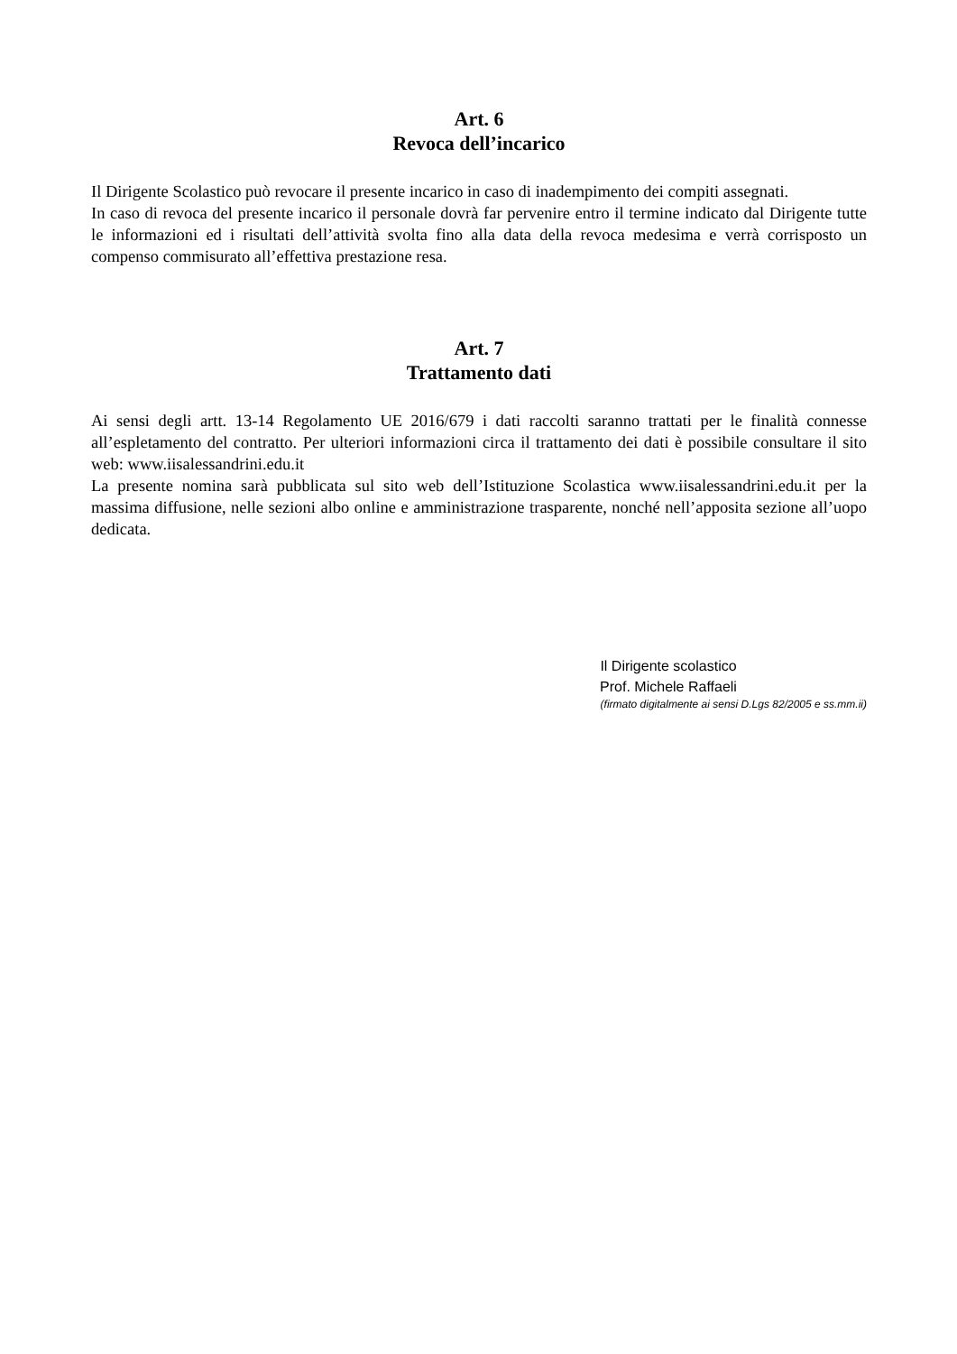Art. 6
Revoca dell’incarico
Il Dirigente Scolastico può revocare il presente incarico in caso di inadempimento dei compiti assegnati.
In caso di revoca del presente incarico il personale dovrà far pervenire entro il termine indicato dal Dirigente tutte le informazioni ed i risultati dell’attività svolta fino alla data della revoca medesima e verrà corrisposto un compenso commisurato all’effettiva prestazione resa.
Art. 7
Trattamento dati
Ai sensi degli artt. 13-14 Regolamento UE 2016/679 i dati raccolti saranno trattati per le finalità connesse all’espletamento del contratto. Per ulteriori informazioni circa il trattamento dei dati è possibile consultare il sito web: www.iisalessandrini.edu.it
La presente nomina sarà pubblicata sul sito web dell’Istituzione Scolastica www.iisalessandrini.edu.it per la massima diffusione, nelle sezioni albo online e amministrazione trasparente, nonché nell’apposita sezione all’uopo dedicata.
Il Dirigente scolastico
Prof. Michele Raffaeli
(firmato digitalmente ai sensi D.Lgs 82/2005 e ss.mm.ii)